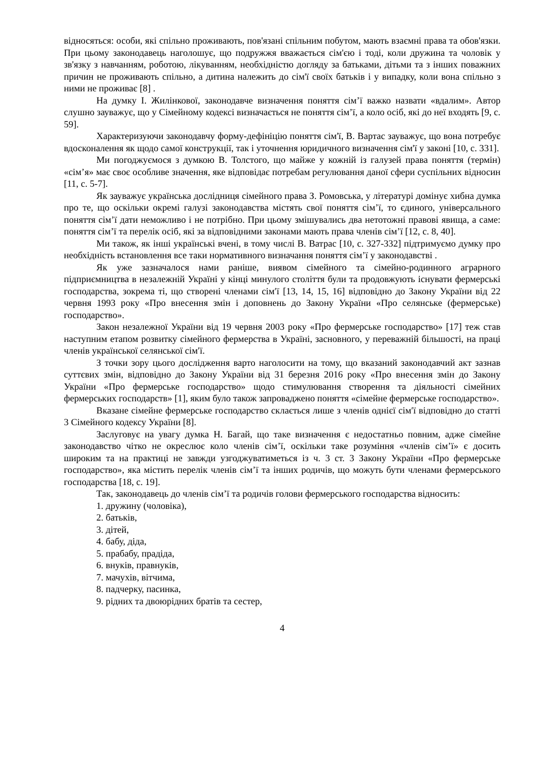відносяться: особи, які спільно проживають, пов'язані спільним побутом, мають взаємні права та обов'язки. При цьому законодавець наголошує, що подружжя вважається сім'єю і тоді, коли дружина та чоловік у зв'язку з навчанням, роботою, лікуванням, необхідністю догляду за батьками, дітьми та з інших поважних причин не проживають спільно, а дитина належить до сім'ї своїх батьків і у випадку, коли вона спільно з ними не проживає [8] .
На думку І. Жилінкової, законодавче визначення поняття сім’ї важко назвати «вдалим». Автор слушно зауважує, що у Сімейному кодексі визначається не поняття сім’ї, а коло осіб, які до неї входять [9, с. 59].
Характеризуючи законодавчу форму-дефініцію поняття сім'ї, В. Вартас зауважує, що вона потребує вдосконалення як щодо самої конструкції, так і уточнення юридичного визначення сім'ї у законі [10, с. 331].
Ми погоджуємося з думкою В. Толстого, що майже у кожній із галузей права поняття (термін) «сім’я» має своє особливе значення, яке відповідає потребам регулювання даної сфери суспільних відносин [11, с. 5-7].
Як зауважує українська дослідниця сімейного права З. Ромовська, у літературі домінує хибна думка про те, що оскільки окремі галузі законодавства містять свої поняття сім’ї, то єдиного, універсального поняття сім’ї дати неможливо і не потрібно. При цьому змішувались два нетотожні правові явища, а саме: поняття сім’ї та перелік осіб, які за відповідними законами мають права членів сім’ї [12, с. 8, 40].
Ми також, як інші українські вчені, в тому числі В. Ватрас [10, с. 327-332] підтримуємо думку про необхідність встановлення все таки нормативного визначання поняття сім’ї у законодавстві .
Як уже зазначалося нами раніше, виявом сімейного та сімейно-родинного аграрного підприємництва в незалежній Україні у кінці минулого століття були та продовжують існувати фермерські господарства, зокрема ті, що створені членами сім′ї [13, 14, 15, 16] відповідно до Закону України від 22 червня 1993 року «Про внесення змін і доповнень до Закону України «Про селянське (фермерське) господарство».
Закон незалежної України від 19 червня 2003 року «Про фермерське господарство» [17] теж став наступним етапом розвитку сімейного фермерства в Україні, засновного, у переважній більшості, на праці членів української селянської сім′ї.
З точки зору цього дослідження варто наголосити на тому, що вказаний законодавчий акт зазнав суттєвих змін, відповідно до Закону України від 31 березня 2016 року «Про внесення змін до Закону України «Про фермерське господарство» щодо стимулювання створення та діяльності сімейних фермерських господарств» [1], яким було також запроваджено поняття «сімейне фермерське господарство».
Вказане сімейне фермерське господарство склається лише з членів однієї сім′ї відповідно до статті 3 Сімейного кодексу України [8].
Заслуговує на увагу думка Н. Багай, що таке визначення є недостатньо повним, адже сімейне законодавство чітко не окреслює коло членів сім’ї, оскільки таке розуміння «членів сім’ї» є досить широким та на практиці не завжди узгоджуватиметься із ч. 3 ст. 3 Закону України «Про фермерське господарство», яка містить перелік членів сім’ї та інших родичів, що можуть бути членами фермерського господарства [18, с. 19].
Так, законодавець до членів сім’ї та родичів голови фермерського господарства відносить:
1. дружину (чоловіка),
2. батьків,
3. дітей,
4. бабу, діда,
5. прабабу, прадіда,
6. внуків, правнуків,
7. мачухів, вітчима,
8. падчерку, пасинка,
9. рідних та двоюрідних братів та сестер,
4